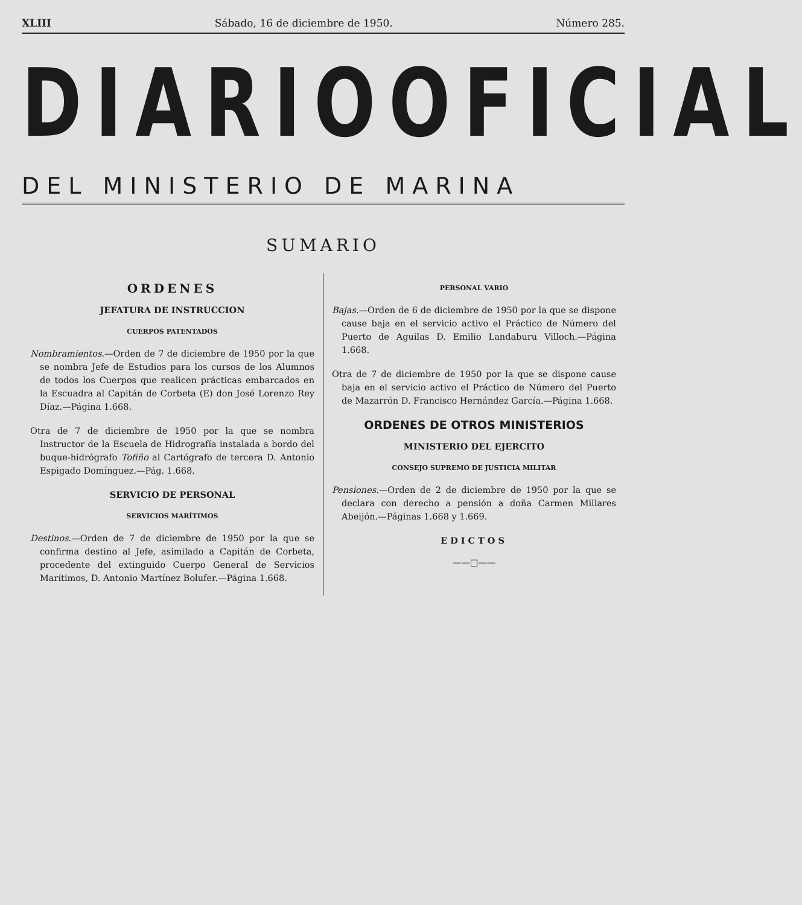XLIII Sábado, 16 de diciembre de 1950. Número 285.
DIARIO OFICIAL
DEL MINISTERIO DE MARINA
SUMARIO
ORDENES
JEFATURA DE INSTRUCCION
CUERPOS PATENTADOS
Nombramientos.—Orden de 7 de diciembre de 1950 por la que se nombra Jefe de Estudios para los cursos de los Alumnos de todos los Cuerpos que realicen prácticas embarcados en la Escuadra al Capitán de Corbeta (E) don José Lorenzo Rey Díaz.—Página 1.668.
Otra de 7 de diciembre de 1950 por la que se nombra Instructor de la Escuela de Hidrografía instalada a bordo del buque-hidrógrafo Tofiño al Cartógrafo de tercera D. Antonio Espigado Domínguez.—Pág. 1.668.
SERVICIO DE PERSONAL
SERVICIOS MARÍTIMOS
Destinos.—Orden de 7 de diciembre de 1950 por la que se confirma destino al Jefe, asimilado a Capitán de Corbeta, procedente del extinguido Cuerpo General de Servicios Marítimos, D. Antonio Martínez Bolufer.—Página 1.668.
PERSONAL VARIO
Bajas.—Orden de 6 de diciembre de 1950 por la que se dispone cause baja en el servicio activo el Práctico de Número del Puerto de Aguilas D. Emilio Landaburu Villoch.—Página 1.668.
Otra de 7 de diciembre de 1950 por la que se dispone cause baja en el servicio activo el Práctico de Número del Puerto de Mazarrón D. Francisco Hernández García.—Página 1.668.
ORDENES DE OTROS MINISTERIOS
MINISTERIO DEL EJERCITO
CONSEJO SUPREMO DE JUSTICIA MILITAR
Pensiones.—Orden de 2 de diciembre de 1950 por la que se declara con derecho a pensión a doña Carmen Millares Abeijón.—Páginas 1.668 y 1.669.
EDICTOS
——□——